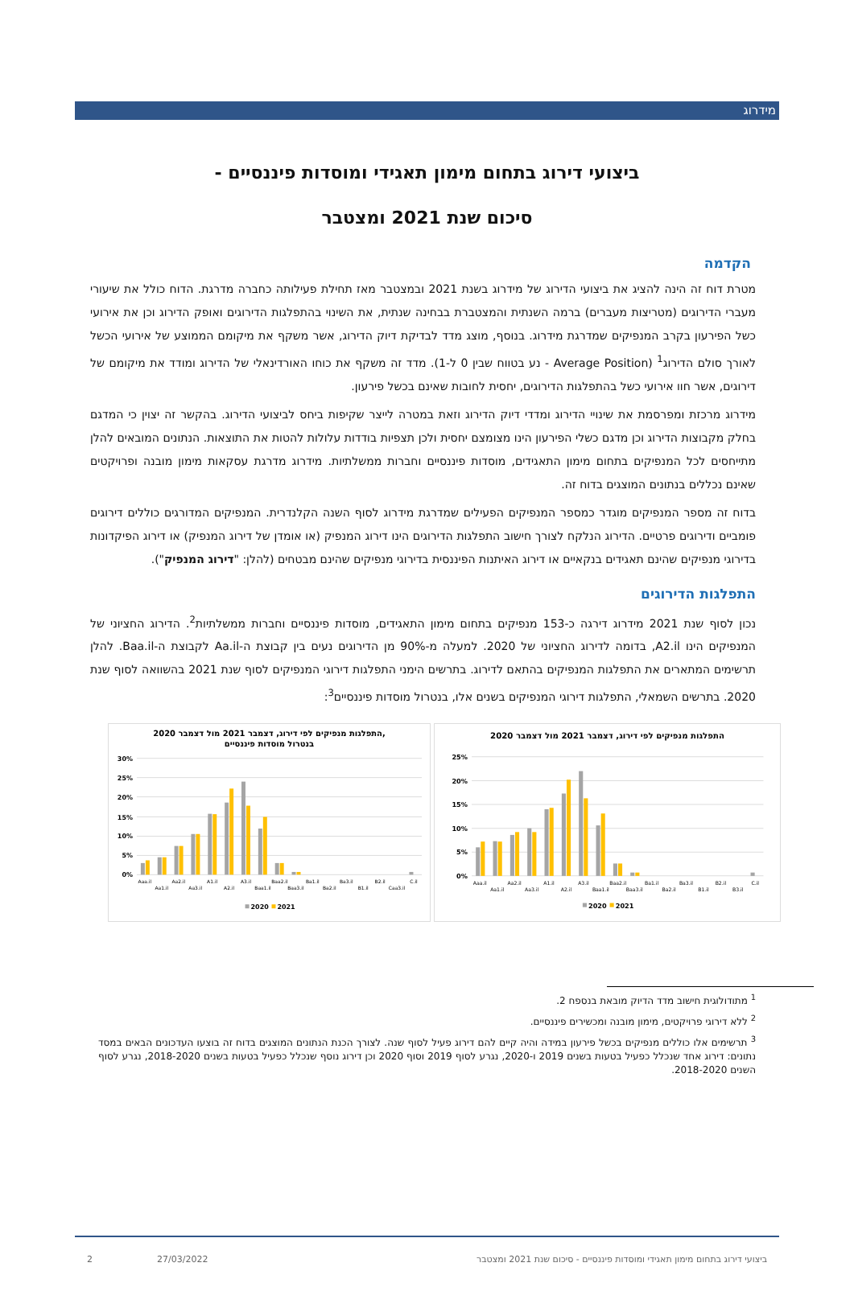מידרוג
ביצועי דירוג בתחום מימון תאגידי ומוסדות פיננסיים -
סיכום שנת 2021 ומצטבר
הקדמה
מטרת דוח זה הינה להציג את ביצועי הדירוג של מידרוג בשנת 2021 ובמצטבר מאז תחילת פעילותה כחברה מדרגת. הדוח כולל את שיעורי מעברי הדירוגים (מטריצות מעברים) ברמה השנתית והמצטברת בבחינה שנתית, את השינוי בהתפלגות הדירוגים ואופק הדירוג וכן את אירועי כשל הפירעון בקרב המנפיקים שמדרגת מידרוג. בנוסף, מוצג מדד לבדיקת דיוק הדירוג, אשר משקף את מיקומם הממוצע של אירועי הכשל לאורך סולם הדירוג<sup>1</sup> (Average Position - נע בטווח שבין 0 ל-1). מדד זה משקף את כוחו האורדינאלי של הדירוג ומודד את מיקומם של דירוגים, אשר חוו אירועי כשל בהתפלגות הדירוגים, יחסית לחובות שאינם בכשל פירעון.
מידרוג מרכזת ומפרסמת את שינויי הדירוג ומדדי דיוק הדירוג וזאת במטרה לייצר שקיפות ביחס לביצועי הדירוג. בהקשר זה יצוין כי המדגם בחלק מקבוצות הדירוג וכן מדגם כשלי הפירעון הינו מצומצם יחסית ולכן תצפיות בודדות עלולות להטות את התוצאות. הנתונים המובאים להלן מתייחסים לכל המנפיקים בתחום מימון התאגידים, מוסדות פיננסיים וחברות ממשלתיות. מידרוג מדרגת עסקאות מימון מובנה ופרויקטים שאינם נכללים בנתונים המוצגים בדוח זה.
בדוח זה מספר המנפיקים מוגדר כמספר המנפיקים הפעילים שמדרגת מידרוג לסוף השנה הקלנדרית. המנפיקים המדורגים כוללים דירוגים פומביים ודירוגים פרטיים. הדירוג הנלקח לצורך חישוב התפלגות הדירוגים הינו דירוג המנפיק (או אומדן של דירוג המנפיק) או דירוג הפיקדונות בדירוגי מנפיקים שהינם תאגידים בנקאיים או דירוג האיתנות הפיננסית בדירוגי מנפיקים שהינם מבטחים (להלן: "דירוג המנפיק").
התפלגות הדירוגים
נכון לסוף שנת 2021 מידרוג דירגה כ-153 מנפיקים בתחום מימון התאגידים, מוסדות פיננסיים וחברות ממשלתיות<sup>2</sup>. הדירוג החציוני של המנפיקים הינו A2.il, בדומה לדירוג החציוני של 2020. למעלה מ-90% מן הדירוגים נעים בין קבוצת ה-Aa.il לקבוצת ה-Baa.il. להלן תרשימים המתארים את התפלגות המנפיקים בהתאם לדירוג. בתרשים הימני התפלגות דירוגי המנפיקים לסוף שנת 2021 בהשוואה לסוף שנת 2020. בתרשים השמאלי, התפלגות דירוגי המנפיקים בשנים אלו, בנטרול מוסדות פיננסיים<sup>3</sup>:
התפלגות מנפיקים לפי דירוג, דצמבר 2021 מול דצמבר 2020
25%
20%
15%
10%
5%
0%
Aaa.il
Aa1.il
Aa2.il
Aa3.il
A1.il
A2.il
A3.il
Baa1.il
Baa2.il
Baa3.il
Ba1.il
Ba2.il
Ba3.il
B1.il
B2.il
B3.il
C.il
2020
2021
התפלגות מנפיקים לפי דירוג, דצמבר 2021 מול דצמבר 2020,
בנטרול מוסדות פיננסיים
30%
25%
20%
15%
10%
5%
0%
Aaa.il
Aa1.il
Aa2.il
Aa3.il
A1.il
A2.il
A3.il
Baa1.il
Baa2.il
Baa3.il
Ba1.il
Ba2.il
Ba3.il
B1.il
B2.il
Caa3.il
C.il
2020
2021
<sup>1</sup> מתודולוגית חישוב מדד הדיוק מובאת בנספח 2.
<sup>2</sup> ללא דירוגי פרויקטים, מימון מובנה ומכשירים פיננסיים.
<sup>3</sup> תרשימים אלו כוללים מנפיקים בכשל פירעון במידה והיה קיים להם דירוג פעיל לסוף שנה. לצורך הכנת הנתונים המוצגים בדוח זה בוצעו העדכונים הבאים במסד נתונים: דירוג אחד שנכלל כפעיל בטעות בשנים 2019 ו-2020, נגרע לסוף 2019 וסוף 2020 וכן דירוג נוסף שנכלל כפעיל בטעות בשנים 2018-2020, נגרע לסוף השנים 2018-2020.
ביצועי דירוג בתחום מימון תאגידי ומוסדות פיננסיים - סיכום שנת 2021 ומצטבר 27/03/2022 2